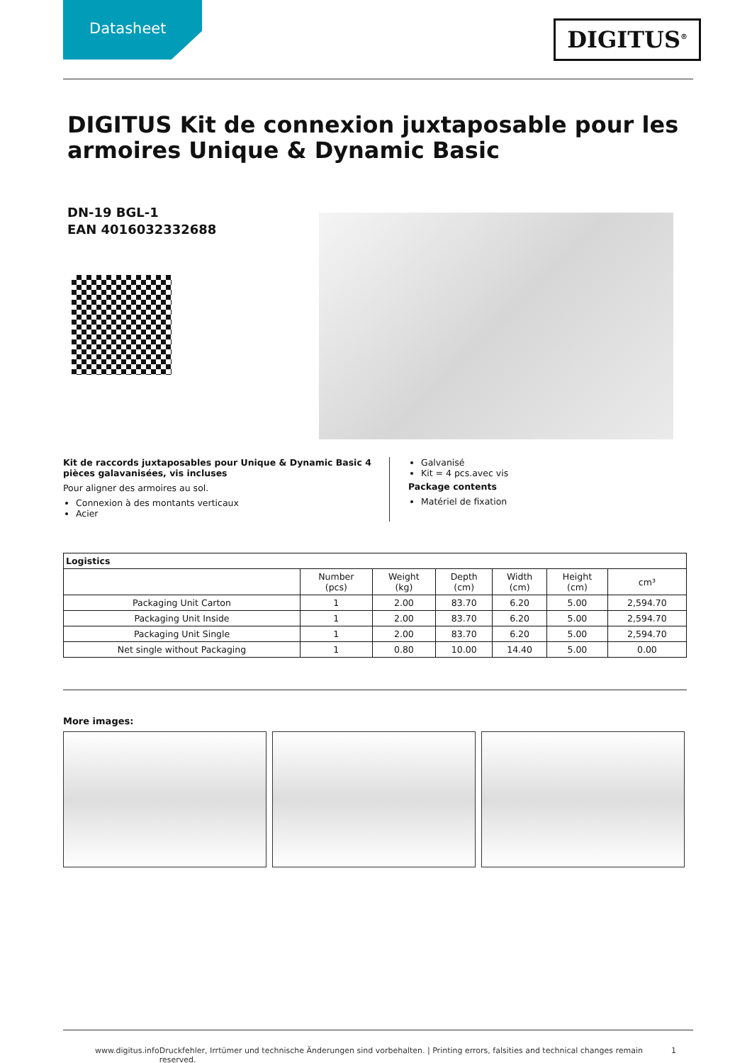Datasheet
DIGITUS<sup>®</sup>
DIGITUS Kit de connexion juxtaposable pour les armoires Unique & Dynamic Basic
DN-19 BGL-1
EAN 4016032332688
Kit de raccords juxtaposables pour Unique & Dynamic Basic 4 pièces galavanisées, vis incluses
Pour aligner des armoires au sol.
Connexion à des montants verticaux
Acier
Galvanisé
Kit = 4 pcs.avec vis
Package contents
Matériel de fixation
| Logistics | | | | | | |
| --- | --- | --- | --- | --- | --- | --- |
| | Number (pcs) | Weight (kg) | Depth (cm) | Width (cm) | Height (cm) | cm³ |
| Packaging Unit Carton | 1 | 2.00 | 83.70 | 6.20 | 5.00 | 2,594.70 |
| Packaging Unit Inside | 1 | 2.00 | 83.70 | 6.20 | 5.00 | 2,594.70 |
| Packaging Unit Single | 1 | 2.00 | 83.70 | 6.20 | 5.00 | 2,594.70 |
| Net single without Packaging | 1 | 0.80 | 10.00 | 14.40 | 5.00 | 0.00 |
More images:
www.digitus.info Druckfehler, Irrtümer und technische Änderungen sind vorbehalten. | Printing errors, falsities and technical changes remain reserved. 1